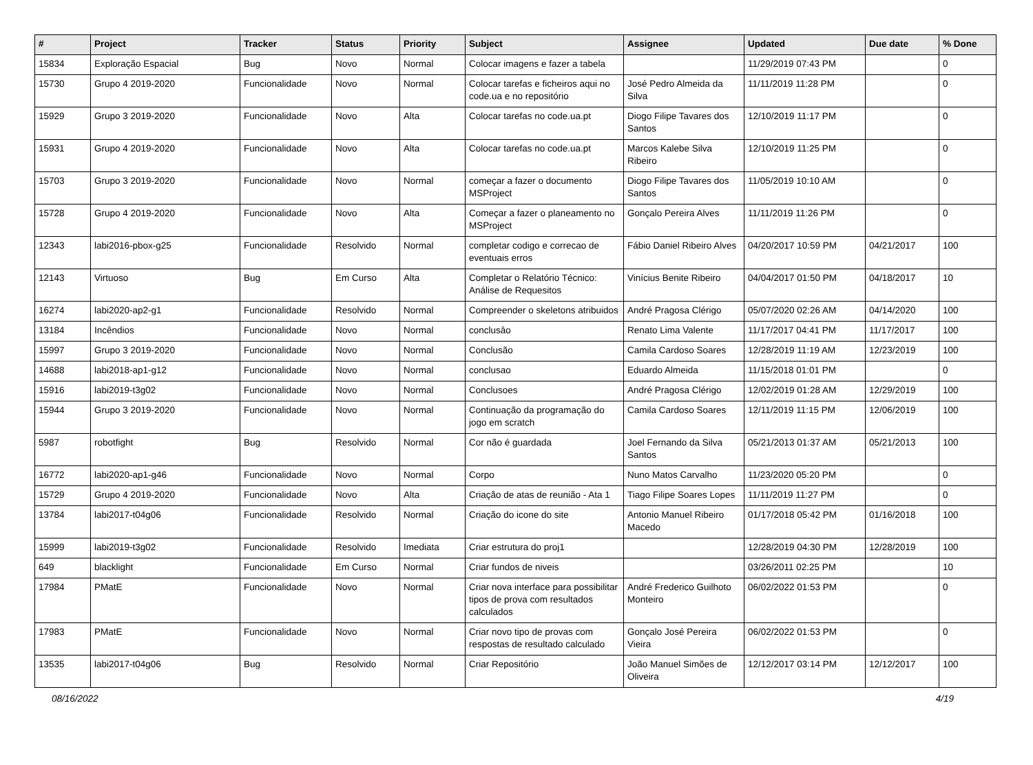| # | Project | Tracker | Status | Priority | Subject | Assignee | Updated | Due date | % Done |
| --- | --- | --- | --- | --- | --- | --- | --- | --- | --- |
| 15834 | Exploração Espacial | Bug | Novo | Normal | Colocar imagens e fazer a tabela | | 11/29/2019 07:43 PM | | 0 |
| 15730 | Grupo 4 2019-2020 | Funcionalidade | Novo | Normal | Colocar tarefas e ficheiros aqui no code.ua e no repositório | José Pedro Almeida da Silva | 11/11/2019 11:28 PM | | 0 |
| 15929 | Grupo 3 2019-2020 | Funcionalidade | Novo | Alta | Colocar tarefas no code.ua.pt | Diogo Filipe Tavares dos Santos | 12/10/2019 11:17 PM | | 0 |
| 15931 | Grupo 4 2019-2020 | Funcionalidade | Novo | Alta | Colocar tarefas no code.ua.pt | Marcos Kalebe Silva Ribeiro | 12/10/2019 11:25 PM | | 0 |
| 15703 | Grupo 3 2019-2020 | Funcionalidade | Novo | Normal | começar a fazer o documento MSProject | Diogo Filipe Tavares dos Santos | 11/05/2019 10:10 AM | | 0 |
| 15728 | Grupo 4 2019-2020 | Funcionalidade | Novo | Alta | Começar a fazer o planeamento no MSProject | Gonçalo Pereira Alves | 11/11/2019 11:26 PM | | 0 |
| 12343 | labi2016-pbox-g25 | Funcionalidade | Resolvido | Normal | completar codigo e correcao de eventuais erros | Fábio Daniel Ribeiro Alves | 04/20/2017 10:59 PM | 04/21/2017 | 100 |
| 12143 | Virtuoso | Bug | Em Curso | Alta | Completar o Relatório Técnico: Análise de Requesitos | Vinícius Benite Ribeiro | 04/04/2017 01:50 PM | 04/18/2017 | 10 |
| 16274 | labi2020-ap2-g1 | Funcionalidade | Resolvido | Normal | Compreender o skeletons atribuidos | André Pragosa Clérigo | 05/07/2020 02:26 AM | 04/14/2020 | 100 |
| 13184 | Incêndios | Funcionalidade | Novo | Normal | conclusâo | Renato Lima Valente | 11/17/2017 04:41 PM | 11/17/2017 | 100 |
| 15997 | Grupo 3 2019-2020 | Funcionalidade | Novo | Normal | Conclusão | Camila Cardoso Soares | 12/28/2019 11:19 AM | 12/23/2019 | 100 |
| 14688 | labi2018-ap1-g12 | Funcionalidade | Novo | Normal | conclusao | Eduardo Almeida | 11/15/2018 01:01 PM | | 0 |
| 15916 | labi2019-t3g02 | Funcionalidade | Novo | Normal | Conclusoes | André Pragosa Clérigo | 12/02/2019 01:28 AM | 12/29/2019 | 100 |
| 15944 | Grupo 3 2019-2020 | Funcionalidade | Novo | Normal | Continuação da programação do jogo em scratch | Camila Cardoso Soares | 12/11/2019 11:15 PM | 12/06/2019 | 100 |
| 5987 | robotfight | Bug | Resolvido | Normal | Cor não é guardada | Joel Fernando da Silva Santos | 05/21/2013 01:37 AM | 05/21/2013 | 100 |
| 16772 | labi2020-ap1-g46 | Funcionalidade | Novo | Normal | Corpo | Nuno Matos Carvalho | 11/23/2020 05:20 PM | | 0 |
| 15729 | Grupo 4 2019-2020 | Funcionalidade | Novo | Alta | Criação de atas de reunião - Ata 1 | Tiago Filipe Soares Lopes | 11/11/2019 11:27 PM | | 0 |
| 13784 | labi2017-t04g06 | Funcionalidade | Resolvido | Normal | Criação do icone do site | Antonio Manuel Ribeiro Macedo | 01/17/2018 05:42 PM | 01/16/2018 | 100 |
| 15999 | labi2019-t3g02 | Funcionalidade | Resolvido | Imediata | Criar estrutura do proj1 | | 12/28/2019 04:30 PM | 12/28/2019 | 100 |
| 649 | blacklight | Funcionalidade | Em Curso | Normal | Criar fundos de niveis | | 03/26/2011 02:25 PM | | 10 |
| 17984 | PMatE | Funcionalidade | Novo | Normal | Criar nova interface para possibilitar tipos de prova com resultados calculados | André Frederico Guilhoto Monteiro | 06/02/2022 01:53 PM | | 0 |
| 17983 | PMatE | Funcionalidade | Novo | Normal | Criar novo tipo de provas com respostas de resultado calculado | Gonçalo José Pereira Vieira | 06/02/2022 01:53 PM | | 0 |
| 13535 | labi2017-t04g06 | Bug | Resolvido | Normal | Criar Repositório | João Manuel Simões de Oliveira | 12/12/2017 03:14 PM | 12/12/2017 | 100 |
08/16/2022 4/19